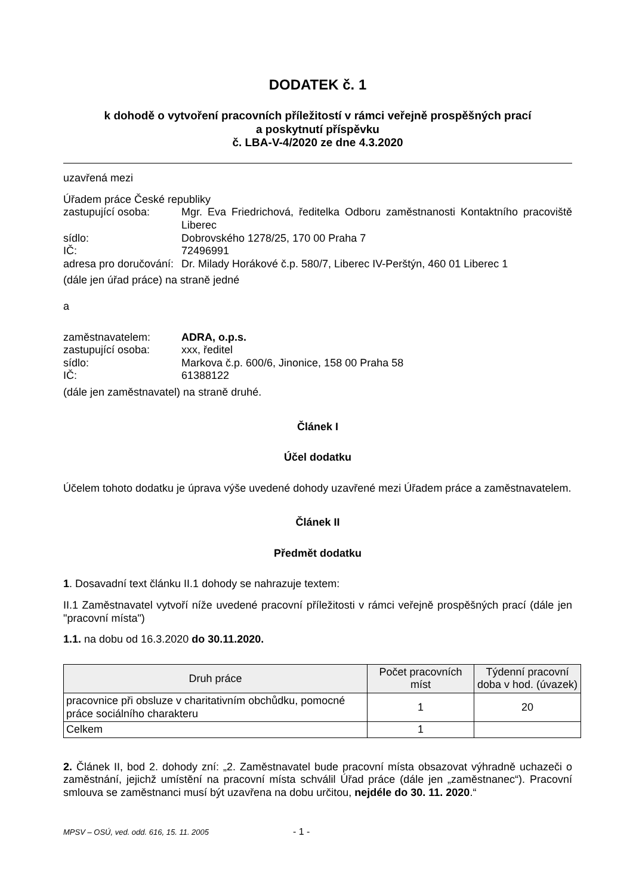DODATEK č. 1
k dohodě o vytvoření pracovních příležitostí v rámci veřejně prospěšných prací
a poskytnutí příspěvku
č. LBA-V-4/2020 ze dne 4.3.2020
uzavřená mezi
Úřadem práce České republiky
zastupující osoba: Mgr. Eva Friedrichová, ředitelka Odboru zaměstnanosti Kontaktního pracoviště Liberec
sídlo: Dobrovského 1278/25, 170 00 Praha 7
IČ: 72496991
adresa pro doručování: Dr. Milady Horákové č.p. 580/7, Liberec IV-Perštýn, 460 01 Liberec 1
(dále jen úřad práce) na straně jedné
a
zaměstnavatelem: ADRA, o.p.s.
zastupující osoba: xxx, ředitel
sídlo: Markova č.p. 600/6, Jinonice, 158 00 Praha 58
IČ: 61388122
(dále jen zaměstnavatel) na straně druhé.
Článek I
Účel dodatku
Účelem tohoto dodatku je úprava výše uvedené dohody uzavřené mezi Úřadem práce a zaměstnavatelem.
Článek II
Předmět dodatku
1. Dosavadní text článku II.1 dohody se nahrazuje textem:
II.1 Zaměstnavatel vytvoří níže uvedené pracovní příležitosti v rámci veřejně prospěšných prací (dále jen "pracovní místa")
1.1. na dobu od 16.3.2020 do 30.11.2020.
| Druh práce | Počet pracovních míst | Týdenní pracovní doba v hod. (úvazek) |
| --- | --- | --- |
| pracovnice při obsluze v charitativním obchůdku, pomocné práce sociálního charakteru | 1 | 20 |
| Celkem | 1 | |
2. Článek II, bod 2. dohody zní: „2. Zaměstnavatel bude pracovní místa obsazovat výhradně uchazeči o zaměstnání, jejichž umístění na pracovní místa schválil Úřad práce (dále jen „zaměstnanec“). Pracovní smlouva se zaměstnanci musí být uzavřena na dobu určitou, nejdéle do 30. 11. 2020.“
MPSV – OSÚ, ved. odd. 616, 15. 11. 2005 - 1 -